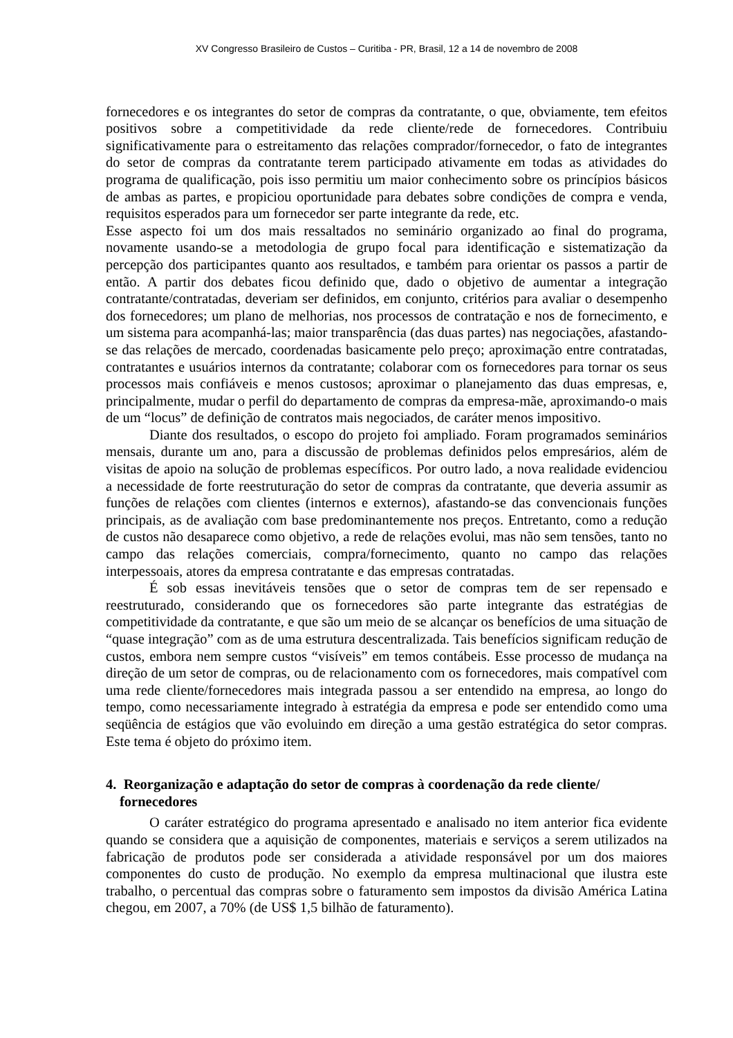XV Congresso Brasileiro de Custos – Curitiba - PR, Brasil, 12 a 14 de novembro de 2008
fornecedores e os integrantes do setor de compras da contratante, o que, obviamente, tem efeitos positivos sobre a competitividade da rede cliente/rede de fornecedores. Contribuiu significativamente para o estreitamento das relações comprador/fornecedor, o fato de integrantes do setor de compras da contratante terem participado ativamente em todas as atividades do programa de qualificação, pois isso permitiu um maior conhecimento sobre os princípios básicos de ambas as partes, e propiciou oportunidade para debates sobre condições de compra e venda, requisitos esperados para um fornecedor ser parte integrante da rede, etc.
Esse aspecto foi um dos mais ressaltados no seminário organizado ao final do programa, novamente usando-se a metodologia de grupo focal para identificação e sistematização da percepção dos participantes quanto aos resultados, e também para orientar os passos a partir de então. A partir dos debates ficou definido que, dado o objetivo de aumentar a integração contratante/contratadas, deveriam ser definidos, em conjunto, critérios para avaliar o desempenho dos fornecedores; um plano de melhorias, nos processos de contratação e nos de fornecimento, e um sistema para acompanhá-las; maior transparência (das duas partes) nas negociações, afastando-se das relações de mercado, coordenadas basicamente pelo preço; aproximação entre contratadas, contratantes e usuários internos da contratante; colaborar com os fornecedores para tornar os seus processos mais confiáveis e menos custosos; aproximar o planejamento das duas empresas, e, principalmente, mudar o perfil do departamento de compras da empresa-mãe, aproximando-o mais de um “locus” de definição de contratos mais negociados, de caráter menos impositivo.
Diante dos resultados, o escopo do projeto foi ampliado. Foram programados seminários mensais, durante um ano, para a discussão de problemas definidos pelos empresários, além de visitas de apoio na solução de problemas específicos. Por outro lado, a nova realidade evidenciou a necessidade de forte reestruturação do setor de compras da contratante, que deveria assumir as funções de relações com clientes (internos e externos), afastando-se das convencionais funções principais, as de avaliação com base predominantemente nos preços. Entretanto, como a redução de custos não desaparece como objetivo, a rede de relações evolui, mas não sem tensões, tanto no campo das relações comerciais, compra/fornecimento, quanto no campo das relações interpessoais, atores da empresa contratante e das empresas contratadas.
É sob essas inevitáveis tensões que o setor de compras tem de ser repensado e reestruturado, considerando que os fornecedores são parte integrante das estratégias de competitividade da contratante, e que são um meio de se alcançar os benefícios de uma situação de “quase integração” com as de uma estrutura descentralizada. Tais benefícios significam redução de custos, embora nem sempre custos “visíveis” em temos contábeis. Esse processo de mudança na direção de um setor de compras, ou de relacionamento com os fornecedores, mais compatível com uma rede cliente/fornecedores mais integrada passou a ser entendido na empresa, ao longo do tempo, como necessariamente integrado à estratégia da empresa e pode ser entendido como uma seqüência de estágios que vão evoluindo em direção a uma gestão estratégica do setor compras. Este tema é objeto do próximo item.
4. Reorganização e adaptação do setor de compras à coordenação da rede cliente/
fornecedores
O caráter estratégico do programa apresentado e analisado no item anterior fica evidente quando se considera que a aquisição de componentes, materiais e serviços a serem utilizados na fabricação de produtos pode ser considerada a atividade responsável por um dos maiores componentes do custo de produção. No exemplo da empresa multinacional que ilustra este trabalho, o percentual das compras sobre o faturamento sem impostos da divisão América Latina chegou, em 2007, a 70% (de US$ 1,5 bilhão de faturamento).